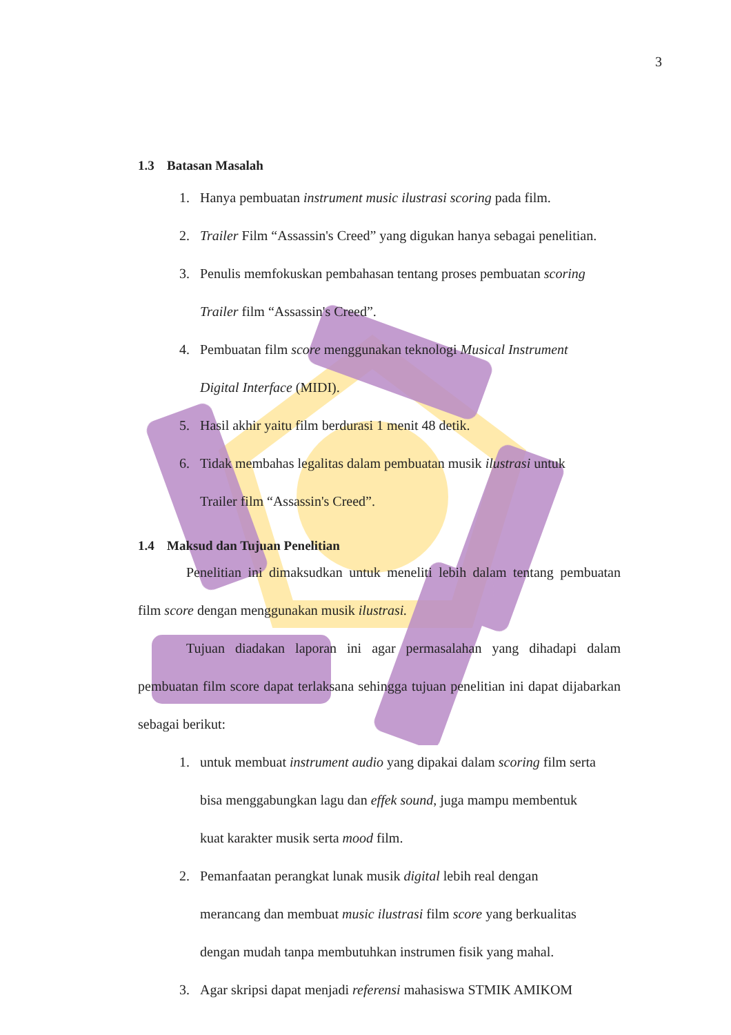3
1.3 Batasan Masalah
1. Hanya pembuatan instrument music ilustrasi scoring pada film.
2. Trailer Film “Assassin's Creed” yang digukan hanya sebagai penelitian.
3. Penulis memfokuskan pembahasan tentang proses pembuatan scoring
Trailer film “Assassin's Creed”.
4. Pembuatan film score menggunakan teknologi Musical Instrument
Digital Interface (MIDI).
5. Hasil akhir yaitu film berdurasi 1 menit 48 detik.
6. Tidak membahas legalitas dalam pembuatan musik ilustrasi untuk
Trailer film “Assassin's Creed”.
1.4 Maksud dan Tujuan Penelitian
Penelitian ini dimaksudkan untuk meneliti lebih dalam tentang pembuatan film score dengan menggunakan musik ilustrasi.
Tujuan diadakan laporan ini agar permasalahan yang dihadapi dalam pembuatan film score dapat terlaksana sehingga tujuan penelitian ini dapat dijabarkan sebagai berikut:
1. untuk membuat instrument audio yang dipakai dalam scoring film serta
bisa menggabungkan lagu dan effek sound, juga mampu membentuk
kuat karakter musik serta mood film.
2. Pemanfaatan perangkat lunak musik digital lebih real dengan
merancang dan membuat music ilustrasi film score yang berkualitas
dengan mudah tanpa membutuhkan instrumen fisik yang mahal.
3. Agar skripsi dapat menjadi referensi mahasiswa STMIK AMIKOM